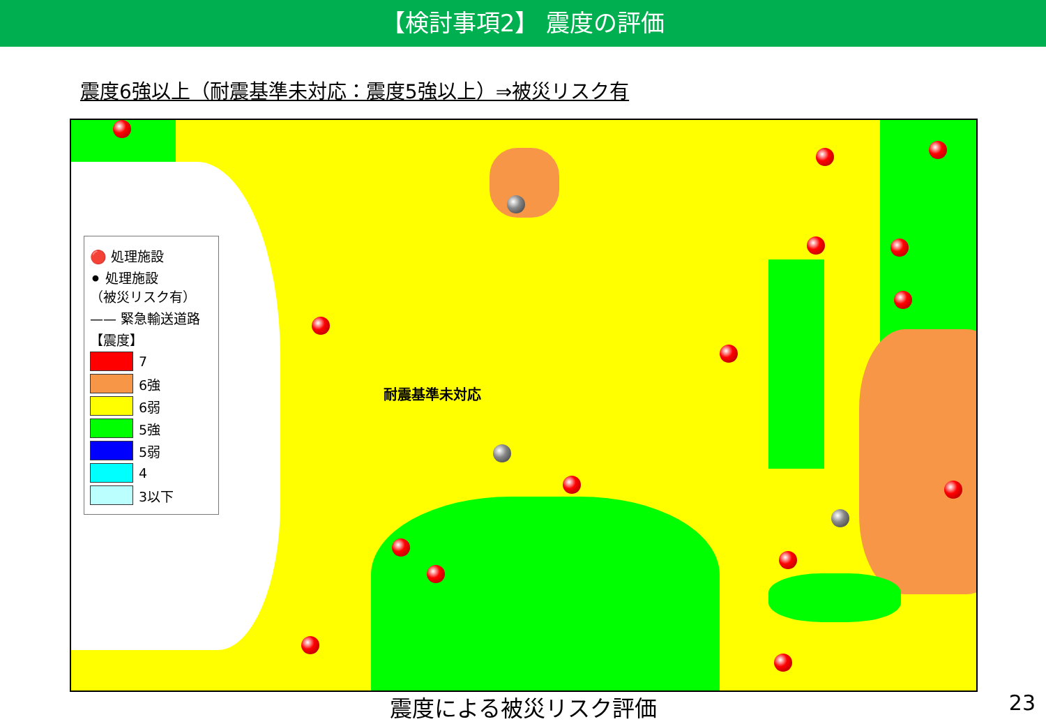【検討事項2】 震度の評価
震度6強以上（耐震基準未対応：震度5強以上）⇒被災リスク有
耐震基準未対応
🔴 処理施設
⚫ 処理施設
（被災リスク有）
—— 緊急輸送道路
【震度】
7
6強
6弱
5強
5弱
4
3以下
震度による被災リスク評価 23